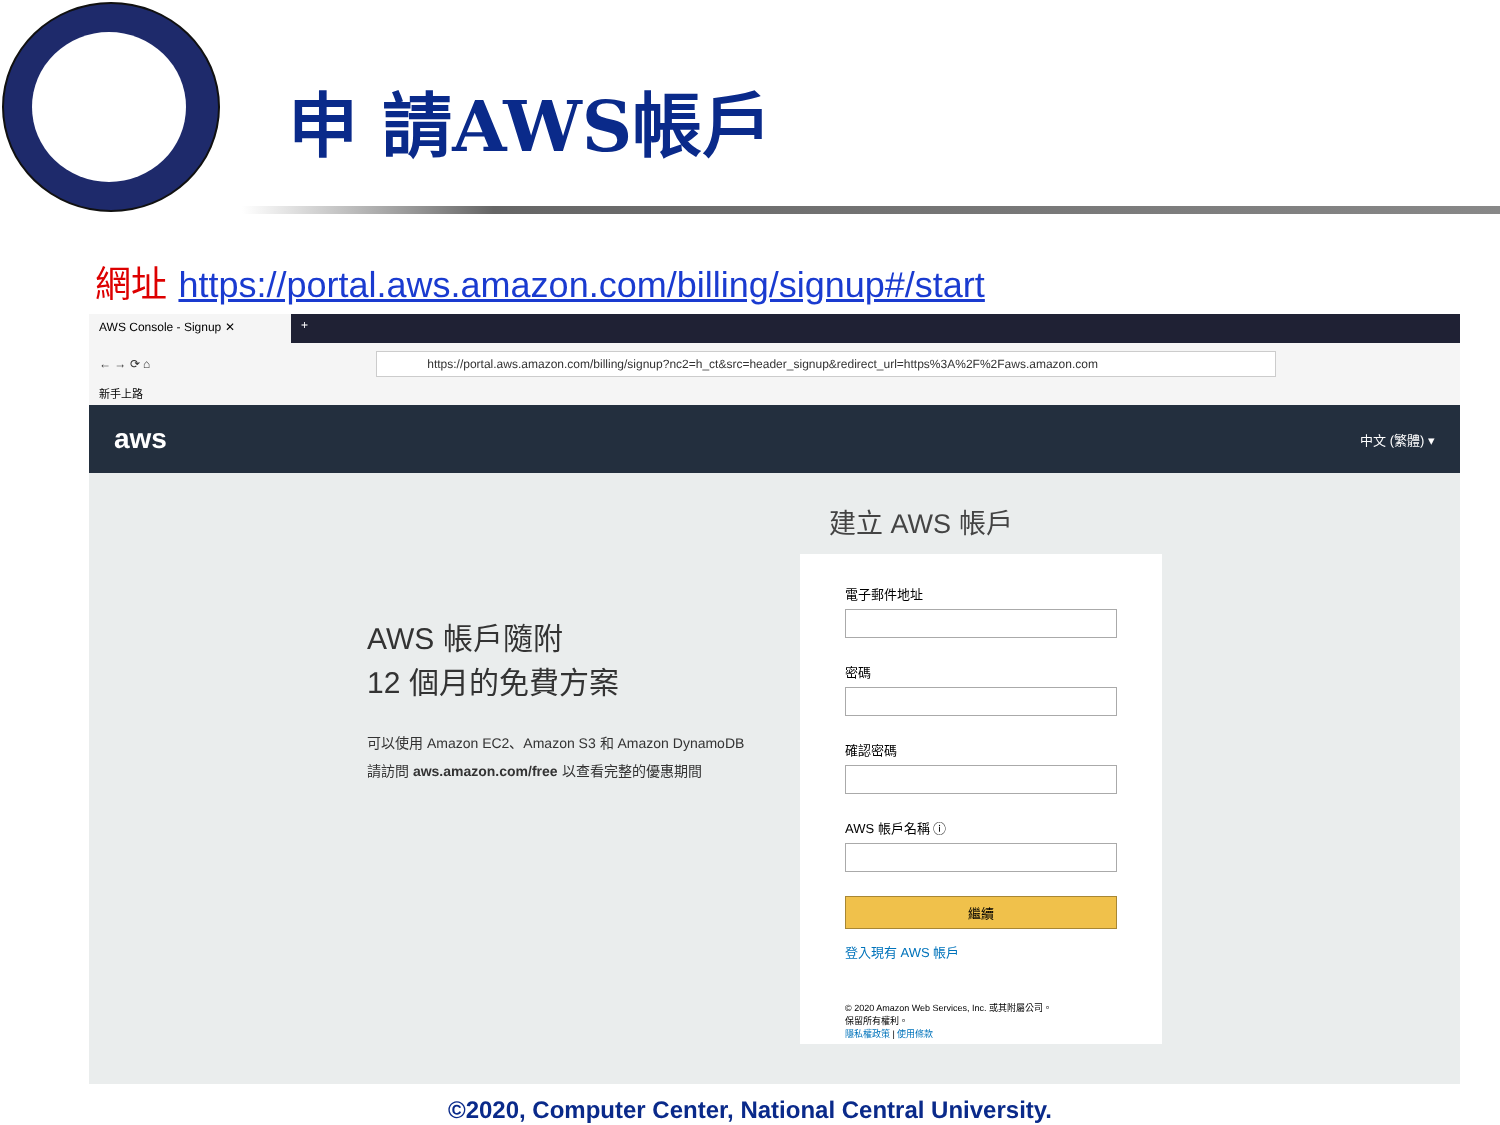申 請AWS帳戶
網址 https://portal.aws.amazon.com/billing/signup#/start
AWS Console - Signup ✕ +
← → ⟳ ⌂
https://portal.aws.amazon.com/billing/signup?nc2=h_ct&src=header_signup&redirect_url=https%3A%2F%2Faws.amazon.com
新手上路
aws 中文 (繁體) ▾
AWS 帳戶隨附
12 個月的免費方案
可以使用 Amazon EC2、Amazon S3 和 Amazon DynamoDB
請訪問 aws.amazon.com/free 以查看完整的優惠期間
建立 AWS 帳戶
電子郵件地址
密碼
確認密碼
AWS 帳戶名稱 ⓘ
繼續
登入現有 AWS 帳戶
© 2020 Amazon Web Services, Inc. 或其附屬公司。
保留所有權利。
隱私權政策 | 使用條款
©2020, Computer Center, National Central University.